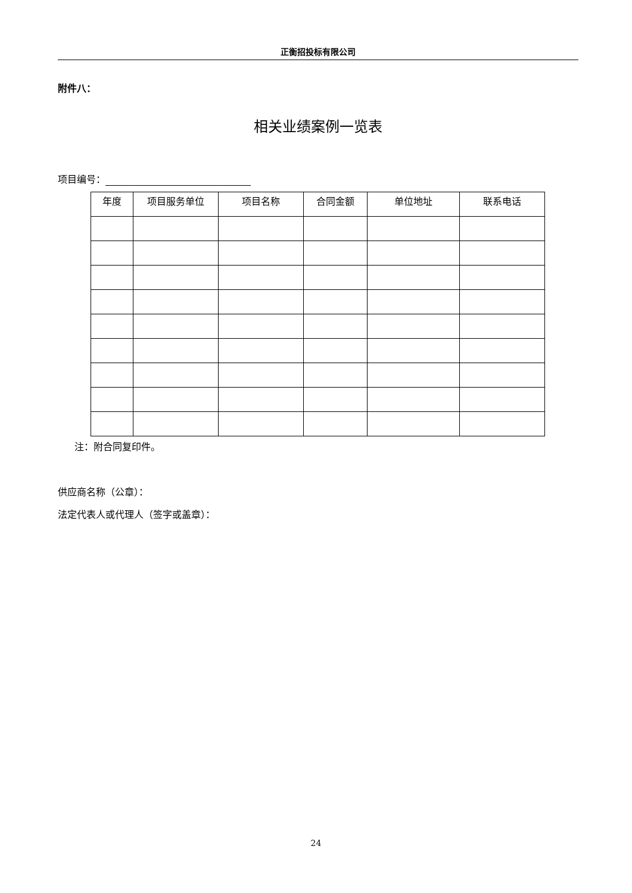正衡招投标有限公司
附件八：
相关业绩案例一览表
项目编号：
| 年度 | 项目服务单位 | 项目名称 | 合同金额 | 单位地址 | 联系电话 |
| --- | --- | --- | --- | --- | --- |
注：附合同复印件。
供应商名称（公章）：
法定代表人或代理人（签字或盖章）：
24